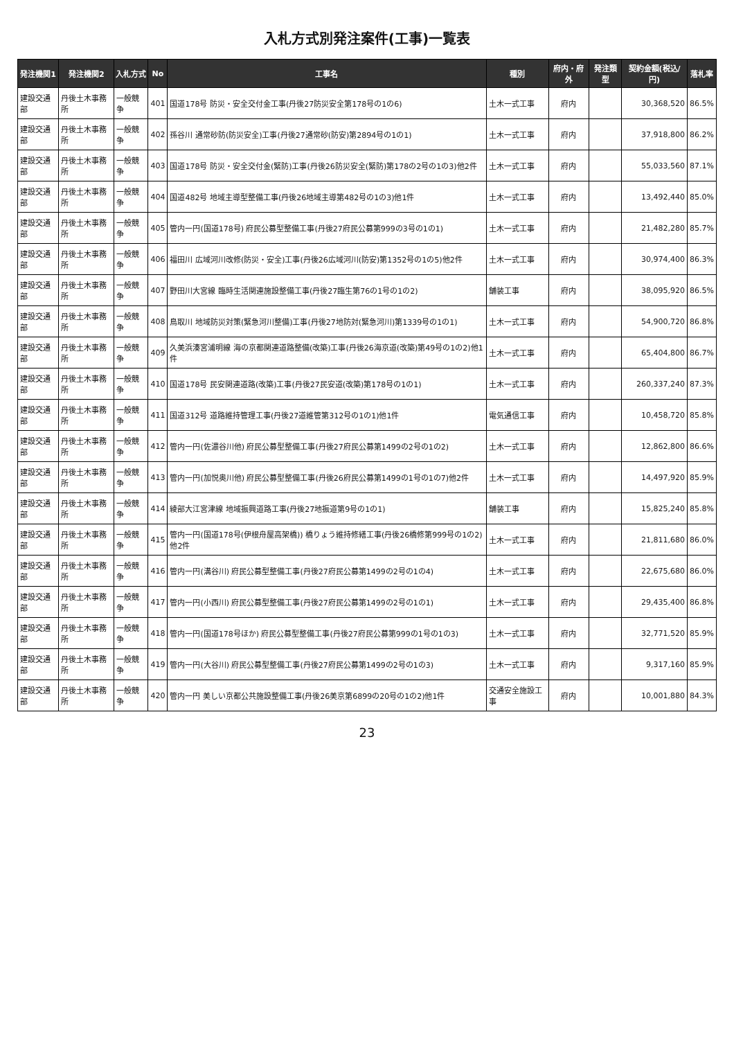入札方式別発注案件(工事)一覧表
| 発注機関1 | 発注機関2 | 入札方式 | No | 工事名 | 種別 | 府内・府外 | 発注類型 | 契約金額(税込/円) | 落札率 |
| --- | --- | --- | --- | --- | --- | --- | --- | --- | --- |
| 建設交通部 | 丹後土木事務所 | 一般競争 | 401 | 国道178号 防災・安全交付金工事(丹後27防災安全第178号の1の6) | 土木一式工事 | 府内 | | 30,368,520 | 86.5% |
| 建設交通部 | 丹後土木事務所 | 一般競争 | 402 | 孫谷川 通常砂防(防災安全)工事(丹後27通常砂(防安)第2894号の1の1) | 土木一式工事 | 府内 | | 37,918,800 | 86.2% |
| 建設交通部 | 丹後土木事務所 | 一般競争 | 403 | 国道178号 防災・安全交付金(緊防)工事(丹後26防災安全(緊防)第178の2号の1の3)他2件 | 土木一式工事 | 府内 | | 55,033,560 | 87.1% |
| 建設交通部 | 丹後土木事務所 | 一般競争 | 404 | 国道482号 地域主導型整備工事(丹後26地域主導第482号の1の3)他1件 | 土木一式工事 | 府内 | | 13,492,440 | 85.0% |
| 建設交通部 | 丹後土木事務所 | 一般競争 | 405 | 管内一円(国道178号) 府民公募型整備工事(丹後27府民公募第999の3号の1の1) | 土木一式工事 | 府内 | | 21,482,280 | 85.7% |
| 建設交通部 | 丹後土木事務所 | 一般競争 | 406 | 福田川 広域河川改修(防災・安全)工事(丹後26広域河川(防安)第1352号の1の5)他2件 | 土木一式工事 | 府内 | | 30,974,400 | 86.3% |
| 建設交通部 | 丹後土木事務所 | 一般競争 | 407 | 野田川大宮線 臨時生活関連施設整備工事(丹後27臨生第76の1号の1の2) | 舗装工事 | 府内 | | 38,095,920 | 86.5% |
| 建設交通部 | 丹後土木事務所 | 一般競争 | 408 | 鳥取川 地域防災対策(緊急河川整備)工事(丹後27地防対(緊急河川)第1339号の1の1) | 土木一式工事 | 府内 | | 54,900,720 | 86.8% |
| 建設交通部 | 丹後土木事務所 | 一般競争 | 409 | 久美浜湊宮浦明線 海の京都関連道路整備(改築)工事(丹後26海京道(改築)第49号の1の2)他1件 | 土木一式工事 | 府内 | | 65,404,800 | 86.7% |
| 建設交通部 | 丹後土木事務所 | 一般競争 | 410 | 国道178号 民安関連道路(改築)工事(丹後27民安道(改築)第178号の1の1) | 土木一式工事 | 府内 | | 260,337,240 | 87.3% |
| 建設交通部 | 丹後土木事務所 | 一般競争 | 411 | 国道312号 道路維持管理工事(丹後27道維管第312号の1の1)他1件 | 電気通信工事 | 府内 | | 10,458,720 | 85.8% |
| 建設交通部 | 丹後土木事務所 | 一般競争 | 412 | 管内一円(佐濃谷川他) 府民公募型整備工事(丹後27府民公募第1499の2号の1の2) | 土木一式工事 | 府内 | | 12,862,800 | 86.6% |
| 建設交通部 | 丹後土木事務所 | 一般競争 | 413 | 管内一円(加悦奥川他) 府民公募型整備工事(丹後26府民公募第1499の1号の1の7)他2件 | 土木一式工事 | 府内 | | 14,497,920 | 85.9% |
| 建設交通部 | 丹後土木事務所 | 一般競争 | 414 | 綾部大江宮津線 地域振興道路工事(丹後27地振道第9号の1の1) | 舗装工事 | 府内 | | 15,825,240 | 85.8% |
| 建設交通部 | 丹後土木事務所 | 一般競争 | 415 | 管内一円(国道178号(伊根舟屋高架橋)) 橋りょう維持修繕工事(丹後26橋修第999号の1の2)他2件 | 土木一式工事 | 府内 | | 21,811,680 | 86.0% |
| 建設交通部 | 丹後土木事務所 | 一般競争 | 416 | 管内一円(溝谷川) 府民公募型整備工事(丹後27府民公募第1499の2号の1の4) | 土木一式工事 | 府内 | | 22,675,680 | 86.0% |
| 建設交通部 | 丹後土木事務所 | 一般競争 | 417 | 管内一円(小西川) 府民公募型整備工事(丹後27府民公募第1499の2号の1の1) | 土木一式工事 | 府内 | | 29,435,400 | 86.8% |
| 建設交通部 | 丹後土木事務所 | 一般競争 | 418 | 管内一円(国道178号ほか) 府民公募型整備工事(丹後27府民公募第999の1号の1の3) | 土木一式工事 | 府内 | | 32,771,520 | 85.9% |
| 建設交通部 | 丹後土木事務所 | 一般競争 | 419 | 管内一円(大谷川) 府民公募型整備工事(丹後27府民公募第1499の2号の1の3) | 土木一式工事 | 府内 | | 9,317,160 | 85.9% |
| 建設交通部 | 丹後土木事務所 | 一般競争 | 420 | 管内一円 美しい京都公共施設整備工事(丹後26美京第6899の20号の1の2)他1件 | 交通安全施設工事 | 府内 | | 10,001,880 | 84.3% |
23